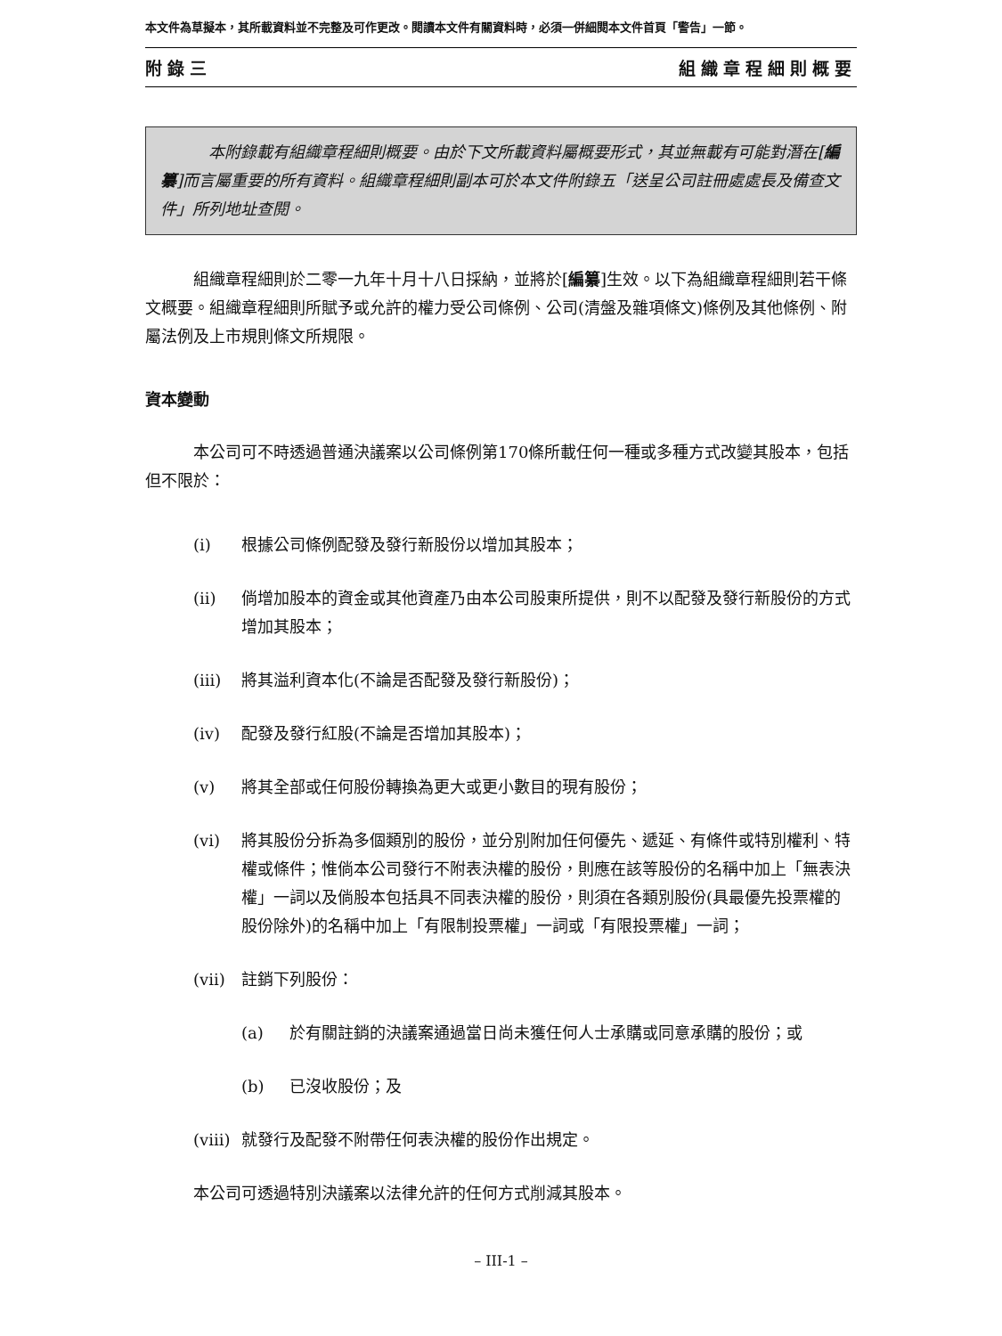本文件為草擬本，其所載資料並不完整及可作更改。閱讀本文件有關資料時，必須一併細閱本文件首頁「警告」一節。
附錄三 組織章程細則概要
本附錄載有組織章程細則概要。由於下文所載資料屬概要形式，其並無載有可能對潛在[編纂]而言屬重要的所有資料。組織章程細則副本可於本文件附錄五「送呈公司註冊處處長及備查文件」所列地址查閱。
組織章程細則於二零一九年十月十八日採納，並將於[編纂]生效。以下為組織章程細則若干條文概要。組織章程細則所賦予或允許的權力受公司條例、公司(清盤及雜項條文)條例及其他條例、附屬法例及上市規則條文所規限。
資本變動
本公司可不時透過普通決議案以公司條例第170條所載任何一種或多種方式改變其股本，包括但不限於：
(i) 根據公司條例配發及發行新股份以增加其股本；
(ii) 倘增加股本的資金或其他資產乃由本公司股東所提供，則不以配發及發行新股份的方式增加其股本；
(iii) 將其溢利資本化(不論是否配發及發行新股份)；
(iv) 配發及發行紅股(不論是否增加其股本)；
(v) 將其全部或任何股份轉換為更大或更小數目的現有股份；
(vi) 將其股份分拆為多個類別的股份，並分別附加任何優先、遞延、有條件或特別權利、特權或條件；惟倘本公司發行不附表決權的股份，則應在該等股份的名稱中加上「無表決權」一詞以及倘股本包括具不同表決權的股份，則須在各類別股份(具最優先投票權的股份除外)的名稱中加上「有限制投票權」一詞或「有限投票權」一詞；
(vii) 註銷下列股份：
(a) 於有關註銷的決議案通過當日尚未獲任何人士承購或同意承購的股份；或
(b) 已沒收股份；及
(viii) 就發行及配發不附帶任何表決權的股份作出規定。
本公司可透過特別決議案以法律允許的任何方式削減其股本。
– III-1 –